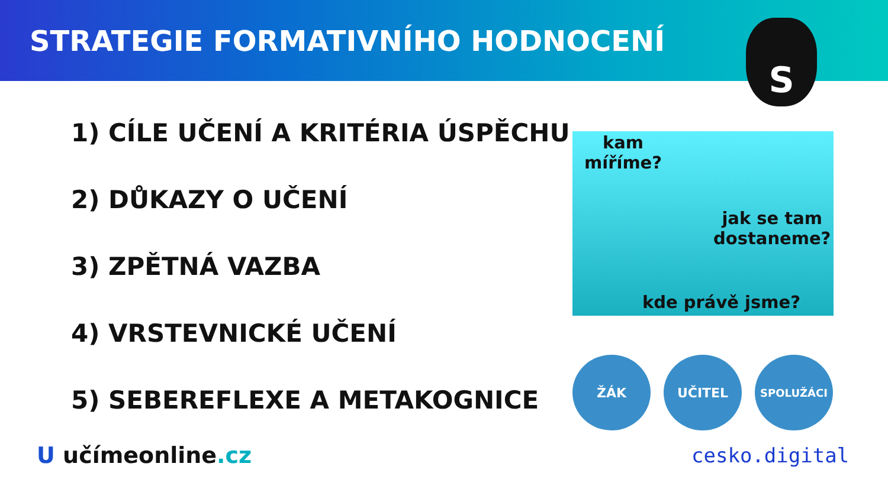STRATEGIE FORMATIVNÍHO HODNOCENÍ
S
1) CÍLE UČENÍ A KRITÉRIA ÚSPĚCHU
2) DŮKAZY O UČENÍ
3) ZPĚTNÁ VAZBA
4) VRSTEVNICKÉ UČENÍ
5) SEBEREFLEXE A METAKOGNICE
kam
míříme?
jak se tam
dostaneme?
kde právě jsme?
ŽÁK UČITEL
SPOLUŽÁCI
U učímeonline.cz cesko.digital